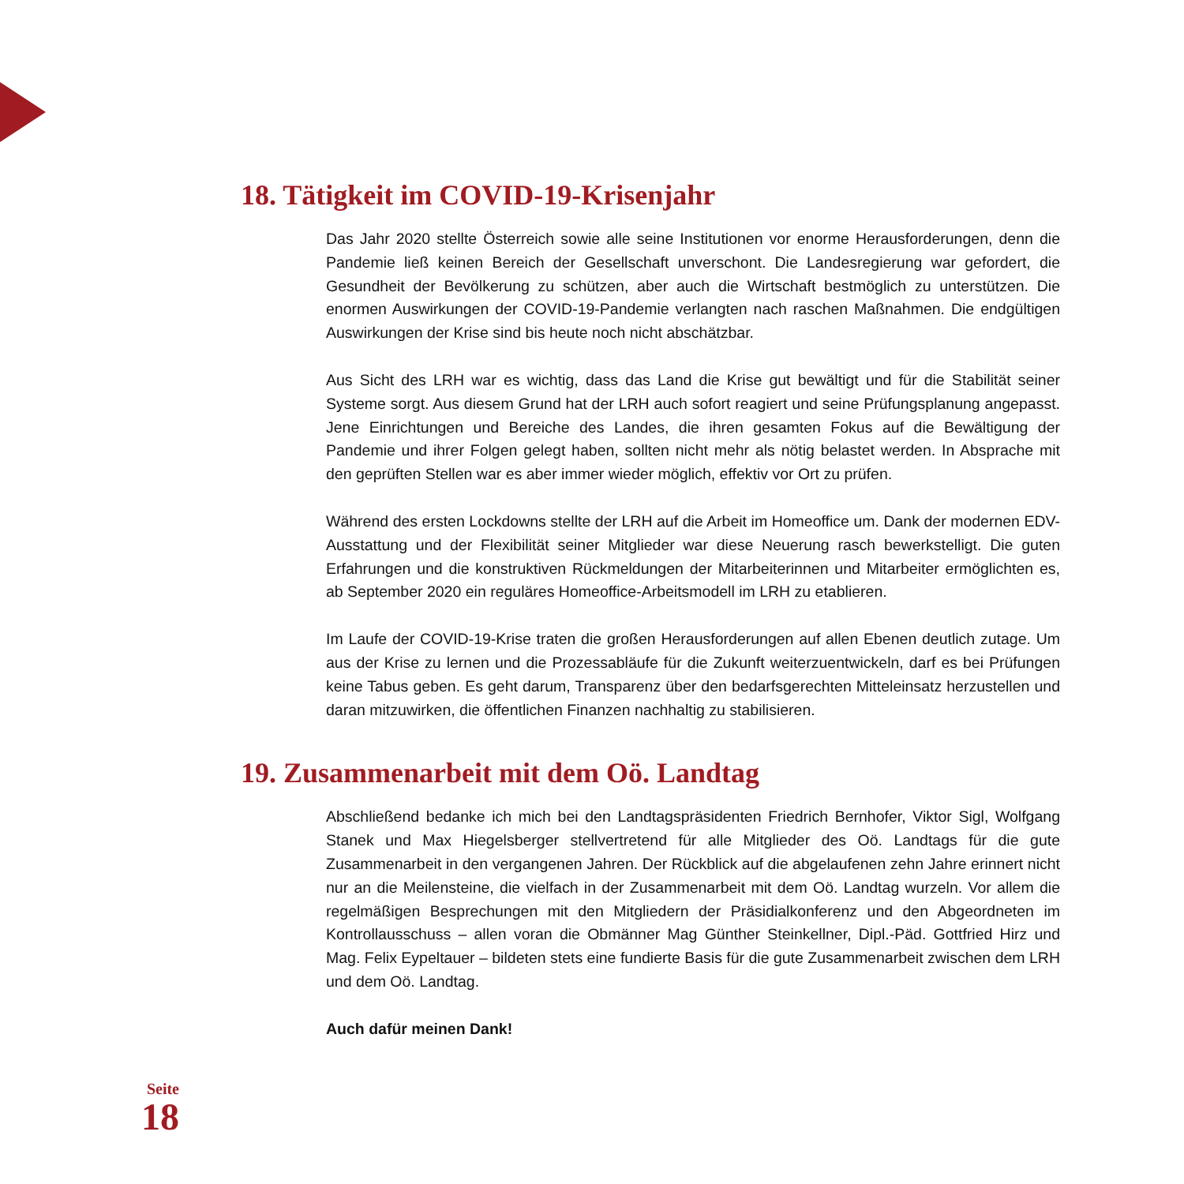18. Tätigkeit im COVID-19-Krisenjahr
Das Jahr 2020 stellte Österreich sowie alle seine Institutionen vor enorme Herausforderungen, denn die Pandemie ließ keinen Bereich der Gesellschaft unverschont. Die Landesregierung war gefordert, die Gesundheit der Bevölkerung zu schützen, aber auch die Wirtschaft bestmöglich zu unterstützen. Die enormen Auswirkungen der COVID-19-Pandemie verlangten nach raschen Maßnahmen. Die endgültigen Auswirkungen der Krise sind bis heute noch nicht abschätzbar.
Aus Sicht des LRH war es wichtig, dass das Land die Krise gut bewältigt und für die Stabilität seiner Systeme sorgt. Aus diesem Grund hat der LRH auch sofort reagiert und seine Prüfungsplanung angepasst. Jene Einrichtungen und Bereiche des Landes, die ihren gesamten Fokus auf die Bewältigung der Pandemie und ihrer Folgen gelegt haben, sollten nicht mehr als nötig belastet werden. In Absprache mit den geprüften Stellen war es aber immer wieder möglich, effektiv vor Ort zu prüfen.
Während des ersten Lockdowns stellte der LRH auf die Arbeit im Homeoffice um. Dank der modernen EDV-Ausstattung und der Flexibilität seiner Mitglieder war diese Neuerung rasch bewerkstelligt. Die guten Erfahrungen und die konstruktiven Rückmeldungen der Mitarbeiterinnen und Mitarbeiter ermöglichten es, ab September 2020 ein reguläres Homeoffice-Arbeitsmodell im LRH zu etablieren.
Im Laufe der COVID-19-Krise traten die großen Herausforderungen auf allen Ebenen deutlich zutage. Um aus der Krise zu lernen und die Prozessabläufe für die Zukunft weiterzuentwickeln, darf es bei Prüfungen keine Tabus geben. Es geht darum, Transparenz über den bedarfsgerechten Mitteleinsatz herzustellen und daran mitzuwirken, die öffentlichen Finanzen nachhaltig zu stabilisieren.
19. Zusammenarbeit mit dem Oö. Landtag
Abschließend bedanke ich mich bei den Landtagspräsidenten Friedrich Bernhofer, Viktor Sigl, Wolfgang Stanek und Max Hiegelsberger stellvertretend für alle Mitglieder des Oö. Landtags für die gute Zusammenarbeit in den vergangenen Jahren. Der Rückblick auf die abgelaufenen zehn Jahre erinnert nicht nur an die Meilensteine, die vielfach in der Zusammenarbeit mit dem Oö. Landtag wurzeln. Vor allem die regelmäßigen Besprechungen mit den Mitgliedern der Präsidialkonferenz und den Abgeordneten im Kontrollausschuss – allen voran die Obmänner Mag Günther Steinkellner, Dipl.-Päd. Gottfried Hirz und Mag. Felix Eypeltauer – bildeten stets eine fundierte Basis für die gute Zusammenarbeit zwischen dem LRH und dem Oö. Landtag.
Auch dafür meinen Dank!
Seite
18